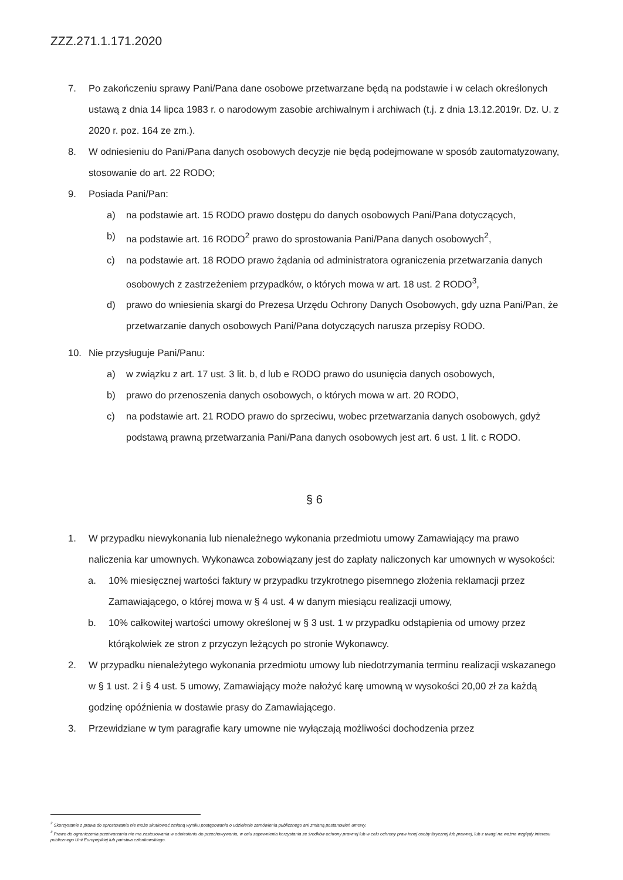ZZZ.271.1.171.2020
7. Po zakończeniu sprawy Pani/Pana dane osobowe przetwarzane będą na podstawie i w celach określonych ustawą z dnia 14 lipca 1983 r. o narodowym zasobie archiwalnym i archiwach (t.j. z dnia 13.12.2019r. Dz. U. z 2020 r. poz. 164 ze zm.).
8. W odniesieniu do Pani/Pana danych osobowych decyzje nie będą podejmowane w sposób zautomatyzowany, stosowanie do art. 22 RODO;
9. Posiada Pani/Pan:
a) na podstawie art. 15 RODO prawo dostępu do danych osobowych Pani/Pana dotyczących,
b) na podstawie art. 16 RODO<sup>2</sup> prawo do sprostowania Pani/Pana danych osobowych<sup>2</sup>,
c) na podstawie art. 18 RODO prawo żądania od administratora ograniczenia przetwarzania danych osobowych z zastrzeżeniem przypadków, o których mowa w art. 18 ust. 2 RODO<sup>3</sup>,
d) prawo do wniesienia skargi do Prezesa Urzędu Ochrony Danych Osobowych, gdy uzna Pani/Pan, że przetwarzanie danych osobowych Pani/Pana dotyczących narusza przepisy RODO.
10. Nie przysługuje Pani/Panu:
a) w związku z art. 17 ust. 3 lit. b, d lub e RODO prawo do usunięcia danych osobowych,
b) prawo do przenoszenia danych osobowych, o których mowa w art. 20 RODO,
c) na podstawie art. 21 RODO prawo do sprzeciwu, wobec przetwarzania danych osobowych, gdyż podstawą prawną przetwarzania Pani/Pana danych osobowych jest art. 6 ust. 1 lit. c RODO.
§ 6
1. W przypadku niewykonania lub nienależnego wykonania przedmiotu umowy Zamawiający ma prawo naliczenia kar umownych. Wykonawca zobowiązany jest do zapłaty naliczonych kar umownych w wysokości:
a. 10% miesięcznej wartości faktury w przypadku trzykrotnego pisemnego złożenia reklamacji przez Zamawiającego, o której mowa w § 4 ust. 4 w danym miesiącu realizacji umowy,
b. 10% całkowitej wartości umowy określonej w § 3 ust. 1 w przypadku odstąpienia od umowy przez którąkolwiek ze stron z przyczyn leżących po stronie Wykonawcy.
2. W przypadku nienależytego wykonania przedmiotu umowy lub niedotrzymania terminu realizacji wskazanego w § 1 ust. 2 i § 4 ust. 5 umowy, Zamawiający może nałożyć karę umowną w wysokości 20,00 zł za każdą godzinę opóźnienia w dostawie prasy do Zamawiającego.
3. Przewidziane w tym paragrafie kary umowne nie wyłączają możliwości dochodzenia przez
<sup>2</sup> Skorzystanie z prawa do sprostowania nie może skutkować zmianą wyniku postępowania o udzielenie zamówienia publicznego ani zmianą postanowień umowy.
<sup>3</sup> Prawo do ograniczenia przetwarzania nie ma zastosowania w odniesieniu do przechowywania, w celu zapewnienia korzystania ze środków ochrony prawnej lub w celu ochrony praw innej osoby fizycznej lub prawnej, lub z uwagi na ważne względy interesu publicznego Unii Europejskiej lub państwa członkowskiego.